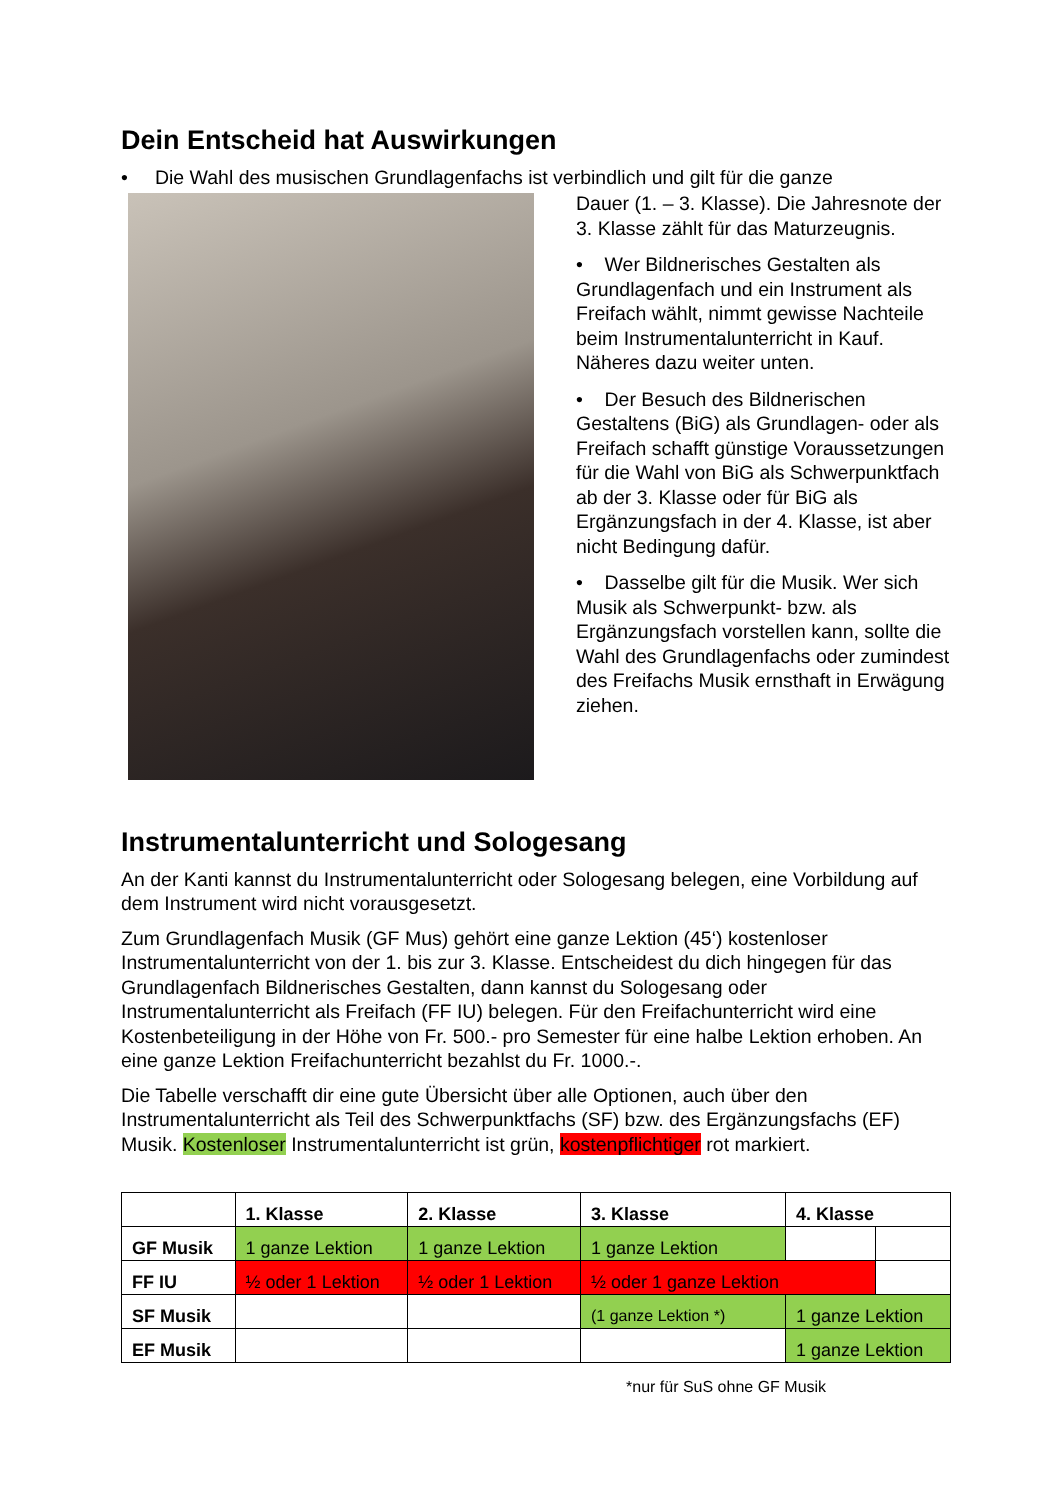Dein Entscheid hat Auswirkungen
• Die Wahl des musischen Grundlagenfachs ist verbindlich und gilt für die ganze
Dauer (1. – 3. Klasse). Die Jahresnote der 3. Klasse zählt für das Maturzeugnis.
• Wer Bildnerisches Gestalten als Grundlagenfach und ein Instrument als Freifach wählt, nimmt gewisse Nachteile beim Instrumentalunterricht in Kauf. Näheres dazu weiter unten.
• Der Besuch des Bildnerischen Gestaltens (BiG) als Grundlagen- oder als Freifach schafft günstige Voraussetzungen für die Wahl von BiG als Schwerpunktfach ab der 3. Klasse oder für BiG als Ergänzungsfach in der 4. Klasse, ist aber nicht Bedingung dafür.
• Dasselbe gilt für die Musik. Wer sich Musik als Schwerpunkt- bzw. als Ergänzungsfach vorstellen kann, sollte die Wahl des Grundlagenfachs oder zumindest des Freifachs Musik ernsthaft in Erwägung ziehen.
Instrumentalunterricht und Sologesang
An der Kanti kannst du Instrumentalunterricht oder Sologesang belegen, eine Vorbildung auf dem Instrument wird nicht vorausgesetzt.
Zum Grundlagenfach Musik (GF Mus) gehört eine ganze Lektion (45‘) kostenloser Instrumentalunterricht von der 1. bis zur 3. Klasse. Entscheidest du dich hingegen für das Grundlagenfach Bildnerisches Gestalten, dann kannst du Sologesang oder Instrumentalunterricht als Freifach (FF IU) belegen. Für den Freifachunterricht wird eine Kostenbeteiligung in der Höhe von Fr. 500.- pro Semester für eine halbe Lektion erhoben. An eine ganze Lektion Freifachunterricht bezahlst du Fr. 1000.-.
Die Tabelle verschafft dir eine gute Übersicht über alle Optionen, auch über den Instrumentalunterricht als Teil des Schwerpunktfachs (SF) bzw. des Ergänzungsfachs (EF) Musik. Kostenloser Instrumentalunterricht ist grün, kostenpflichtiger rot markiert.
| | 1. Klasse | 2. Klasse | 3. Klasse | 4. Klasse | |
| --- | --- | --- | --- | --- | --- |
| GF Musik | 1 ganze Lektion | 1 ganze Lektion | 1 ganze Lektion | | |
| FF IU | ½ oder 1 Lektion | ½ oder 1 Lektion | ½ oder 1 ganze Lektion | | |
| SF Musik | | | (1 ganze Lektion *) | 1 ganze Lektion | |
| EF Musik | | | | 1 ganze Lektion | |
*nur für SuS ohne GF Musik